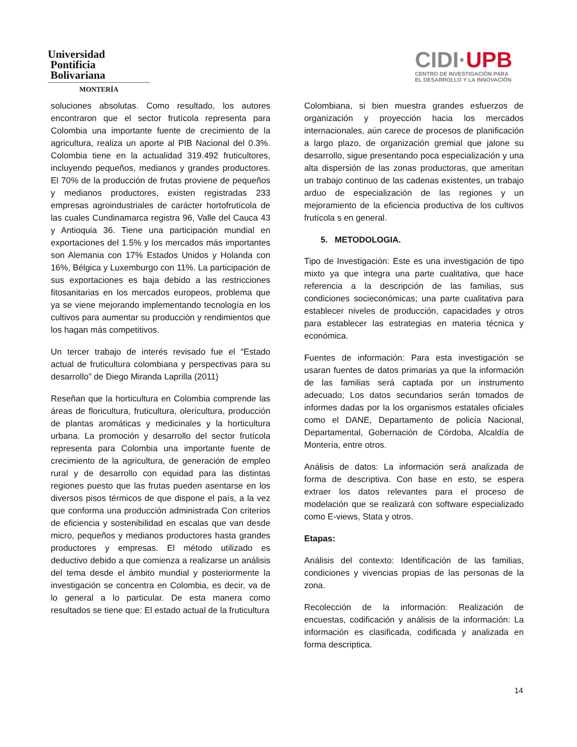Universidad
Pontificia
Bolivariana
MONTERÍA
CIDI·UPB
CENTRO DE INVESTIGACIÓN PARA
EL DESARROLLO Y LA INNOVACIÓN
soluciones absolutas. Como resultado, los autores encontraron que el sector frutícola representa para Colombia una importante fuente de crecimiento de la agricultura, realiza un aporte al PIB Nacional del 0.3%. Colombia tiene en la actualidad 319.492 fruticultores, incluyendo pequeños, medianos y grandes productores. El 70% de la producción de frutas proviene de pequeños y medianos productores, existen registradas 233 empresas agroindustriales de carácter hortofrutícola de las cuales Cundinamarca registra 96, Valle del Cauca 43 y Antioquia 36. Tiene una participación mundial en exportaciones del 1.5% y los mercados más importantes son Alemania con 17% Estados Unidos y Holanda con 16%, Bélgica y Luxemburgo con 11%. La participación de sus exportaciones es baja debido a las restricciones fitosanitarias en los mercados europeos, problema que ya se viene mejorando implementando tecnología en los cultivos para aumentar su producción y rendimientos que los hagan más competitivos.
Un tercer trabajo de interés revisado fue el “Estado actual de fruticultura colombiana y perspectivas para su desarrollo” de Diego Miranda Laprilla (2011)
Reseñan que la horticultura en Colombia comprende las áreas de floricultura, fruticultura, olerícultura, producción de plantas aromáticas y medicinales y la horticultura urbana. La promoción y desarrollo del sector frutícola representa para Colombia una importante fuente de crecimiento de la agricultura, de generación de empleo rural y de desarrollo con equidad para las distintas regiones puesto que las frutas pueden asentarse en los diversos pisos térmicos de que dispone el país, a la vez que conforma una producción administrada Con criterios de eficiencia y sostenibilidad en escalas que van desde micro, pequeños y medianos productores hasta grandes productores y empresas. El método utilizado es deductivo debido a que comienza a realizarse un análisis del tema desde el ámbito mundial y posteriormente la investigación se concentra en Colombia, es decir, va de lo general a lo particular. De esta manera como resultados se tiene que: El estado actual de la fruticultura
Colombiana, si bien muestra grandes esfuerzos de organización y proyección hacia los mercados internacionales, aún carece de procesos de planificación a largo plazo, de organización gremial que jalone su desarrollo, sigue presentando poca especialización y una alta dispersión de las zonas productoras, que ameritan un trabajo continuo de las cadenas existentes, un trabajo arduo de especialización de las regiones y un mejoramiento de la eficiencia productiva de los cultivos frutícola s en general.
5. METODOLOGIA.
Tipo de Investigación: Este es una investigación de tipo mixto ya que integra una parte cualitativa, que hace referencia a la descripción de las familias, sus condiciones socieconómicas; una parte cualitativa para establecer niveles de producción, capacidades y otros para establecer las estrategias en materia técnica y económica.
Fuentes de información: Para esta investigación se usaran fuentes de datos primarias ya que la información de las familias será captada por un instrumento adecuado; Los datos secundarios serán tomados de informes dadas por la los organismos estatales oficiales como el DANE, Departamento de policía Nacional, Departamental, Gobernación de Córdoba, Alcaldía de Montería, entre otros.
Análisis de datos: La información será analizada de forma de descriptiva. Con base en esto, se espera extraer los datos relevantes para el proceso de modelación que se realizará con software especializado como E-views, Stata y otros.
Etapas:
Análisis del contexto: Identificación de las familias, condiciones y vivencias propias de las personas de la zona.
Recolección de la información: Realización de encuestas, codificación y análisis de la información: La información es clasificada, codificada y analizada en forma descriptica.
14